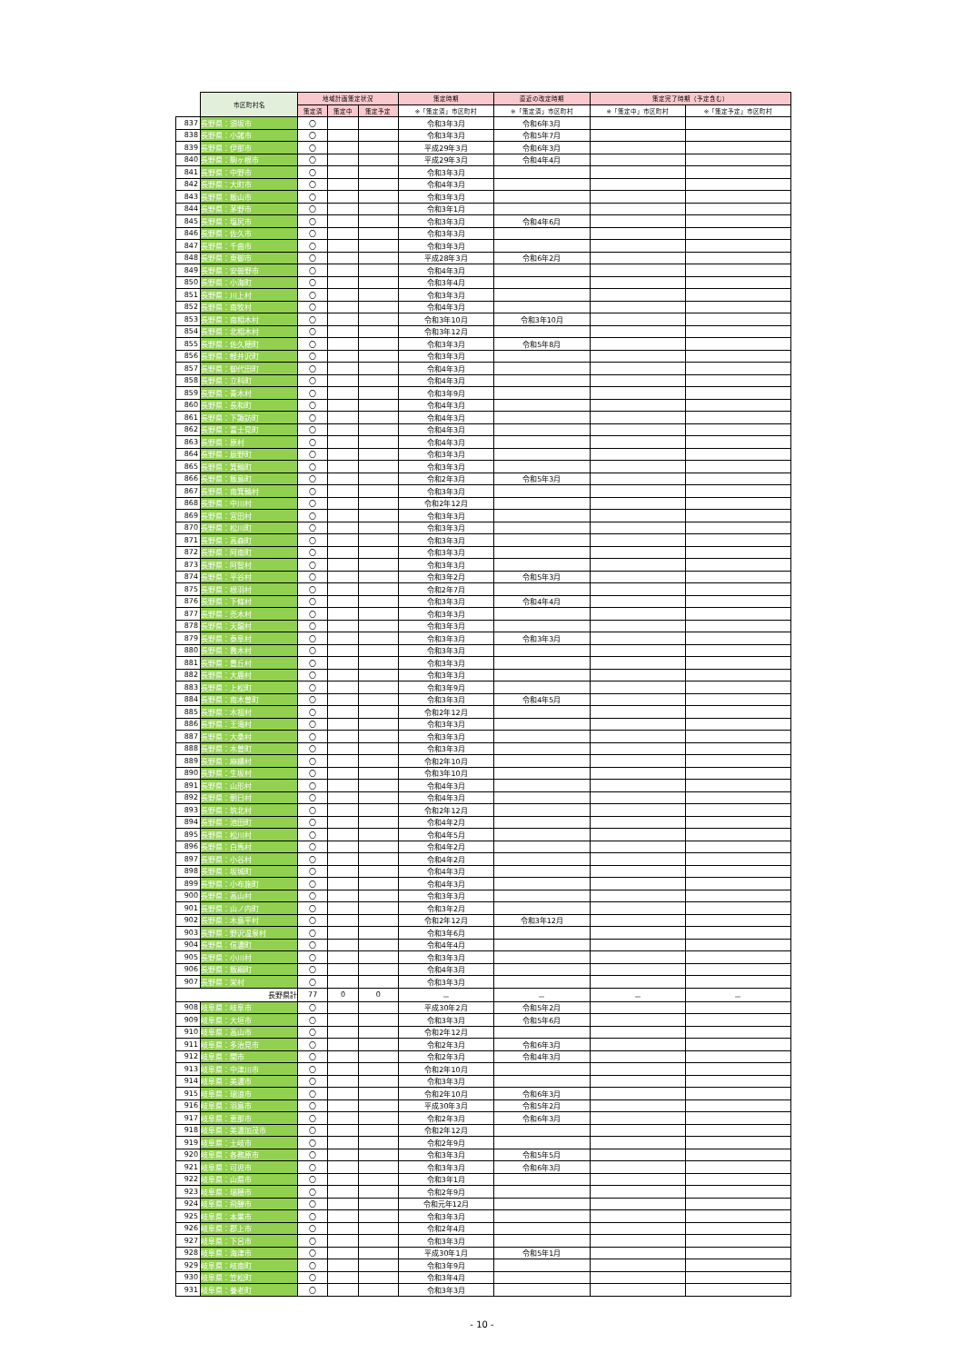| | 市区町村名 | 地域計画策定状況 | | | 策定時期 | 直近の改定時期 | 策定完了時期（予定含む） | |
| --- | --- | --- | --- | --- | --- | --- | --- | --- |
| | | 策定済 | 策定中 | 策定予定 | ※「策定済」市区町村 | ※「策定済」市区町村 | ※「策定中」市区町村 | ※「策定予定」市区町村 |
| 837 | 長野県：須坂市 | 〇 | | | 令和3年3月 | 令和6年3月 | | |
| 838 | 長野県：小諸市 | 〇 | | | 令和3年3月 | 令和5年7月 | | |
| 839 | 長野県：伊那市 | 〇 | | | 平成29年3月 | 令和6年3月 | | |
| 840 | 長野県：駒ヶ根市 | 〇 | | | 平成29年3月 | 令和4年4月 | | |
| 841 | 長野県：中野市 | 〇 | | | 令和3年3月 | | | |
| 842 | 長野県：大町市 | 〇 | | | 令和4年3月 | | | |
| 843 | 長野県：飯山市 | 〇 | | | 令和3年3月 | | | |
| 844 | 長野県：茅野市 | 〇 | | | 令和3年1月 | | | |
| 845 | 長野県：塩尻市 | 〇 | | | 令和3年3月 | 令和4年6月 | | |
| 846 | 長野県：佐久市 | 〇 | | | 令和3年3月 | | | |
| 847 | 長野県：千曲市 | 〇 | | | 令和3年3月 | | | |
| 848 | 長野県：東御市 | 〇 | | | 平成28年3月 | 令和6年2月 | | |
| 849 | 長野県：安曇野市 | 〇 | | | 令和4年3月 | | | |
| 850 | 長野県：小海町 | 〇 | | | 令和3年4月 | | | |
| 851 | 長野県：川上村 | 〇 | | | 令和3年3月 | | | |
| 852 | 長野県：南牧村 | 〇 | | | 令和4年3月 | | | |
| 853 | 長野県：南相木村 | 〇 | | | 令和3年10月 | 令和3年10月 | | |
| 854 | 長野県：北相木村 | 〇 | | | 令和3年12月 | | | |
| 855 | 長野県：佐久穂町 | 〇 | | | 令和3年3月 | 令和5年8月 | | |
| 856 | 長野県：軽井沢町 | 〇 | | | 令和3年3月 | | | |
| 857 | 長野県：御代田町 | 〇 | | | 令和4年3月 | | | |
| 858 | 長野県：立科町 | 〇 | | | 令和4年3月 | | | |
| 859 | 長野県：青木村 | 〇 | | | 令和3年9月 | | | |
| 860 | 長野県：長和町 | 〇 | | | 令和4年3月 | | | |
| 861 | 長野県：下諏訪町 | 〇 | | | 令和4年3月 | | | |
| 862 | 長野県：富士見町 | 〇 | | | 令和4年3月 | | | |
| 863 | 長野県：原村 | 〇 | | | 令和4年3月 | | | |
| 864 | 長野県：辰野町 | 〇 | | | 令和3年3月 | | | |
| 865 | 長野県：箕輪町 | 〇 | | | 令和3年3月 | | | |
| 866 | 長野県：飯島町 | 〇 | | | 令和2年3月 | 令和5年3月 | | |
| 867 | 長野県：南箕輪村 | 〇 | | | 令和3年3月 | | | |
| 868 | 長野県：中川村 | 〇 | | | 令和2年12月 | | | |
| 869 | 長野県：宮田村 | 〇 | | | 令和3年3月 | | | |
| 870 | 長野県：松川町 | 〇 | | | 令和3年3月 | | | |
| 871 | 長野県：高森町 | 〇 | | | 令和3年3月 | | | |
| 872 | 長野県：阿南町 | 〇 | | | 令和3年3月 | | | |
| 873 | 長野県：阿智村 | 〇 | | | 令和3年3月 | | | |
| 874 | 長野県：平谷村 | 〇 | | | 令和3年2月 | 令和5年3月 | | |
| 875 | 長野県：根羽村 | 〇 | | | 令和2年7月 | | | |
| 876 | 長野県：下條村 | 〇 | | | 令和3年3月 | 令和4年4月 | | |
| 877 | 長野県：売木村 | 〇 | | | 令和3年3月 | | | |
| 878 | 長野県：天龍村 | 〇 | | | 令和3年3月 | | | |
| 879 | 長野県：泰阜村 | 〇 | | | 令和3年3月 | 令和3年3月 | | |
| 880 | 長野県：喬木村 | 〇 | | | 令和3年3月 | | | |
| 881 | 長野県：豊丘村 | 〇 | | | 令和3年3月 | | | |
| 882 | 長野県：大鹿村 | 〇 | | | 令和3年3月 | | | |
| 883 | 長野県：上松町 | 〇 | | | 令和3年9月 | | | |
| 884 | 長野県：南木曽町 | 〇 | | | 令和3年3月 | 令和4年5月 | | |
| 885 | 長野県：木祖村 | 〇 | | | 令和2年12月 | | | |
| 886 | 長野県：王滝村 | 〇 | | | 令和3年3月 | | | |
| 887 | 長野県：大桑村 | 〇 | | | 令和3年3月 | | | |
| 888 | 長野県：木曽町 | 〇 | | | 令和3年3月 | | | |
| 889 | 長野県：麻績村 | 〇 | | | 令和2年10月 | | | |
| 890 | 長野県：生坂村 | 〇 | | | 令和3年10月 | | | |
| 891 | 長野県：山形村 | 〇 | | | 令和4年3月 | | | |
| 892 | 長野県：朝日村 | 〇 | | | 令和4年3月 | | | |
| 893 | 長野県：筑北村 | 〇 | | | 令和2年12月 | | | |
| 894 | 長野県：池田町 | 〇 | | | 令和4年2月 | | | |
| 895 | 長野県：松川村 | 〇 | | | 令和4年5月 | | | |
| 896 | 長野県：白馬村 | 〇 | | | 令和4年2月 | | | |
| 897 | 長野県：小谷村 | 〇 | | | 令和4年2月 | | | |
| 898 | 長野県：坂城町 | 〇 | | | 令和4年3月 | | | |
| 899 | 長野県：小布施町 | 〇 | | | 令和4年3月 | | | |
| 900 | 長野県：高山村 | 〇 | | | 令和3年3月 | | | |
| 901 | 長野県：山ノ内町 | 〇 | | | 令和3年2月 | | | |
| 902 | 長野県：木島平村 | 〇 | | | 令和2年12月 | 令和3年12月 | | |
| 903 | 長野県：野沢温泉村 | 〇 | | | 令和3年6月 | | | |
| 904 | 長野県：信濃町 | 〇 | | | 令和4年4月 | | | |
| 905 | 長野県：小川村 | 〇 | | | 令和3年3月 | | | |
| 906 | 長野県：飯綱町 | 〇 | | | 令和4年3月 | | | |
| 907 | 長野県：栄村 | 〇 | | | 令和3年3月 | | | |
| | 長野県計 | 77 | 0 | 0 | － | － | － | － |
| 908 | 岐阜県：岐阜市 | 〇 | | | 平成30年2月 | 令和5年2月 | | |
| 909 | 岐阜県：大垣市 | 〇 | | | 令和3年3月 | 令和5年6月 | | |
| 910 | 岐阜県：高山市 | 〇 | | | 令和2年12月 | | | |
| 911 | 岐阜県：多治見市 | 〇 | | | 令和2年3月 | 令和6年3月 | | |
| 912 | 岐阜県：関市 | 〇 | | | 令和2年3月 | 令和4年3月 | | |
| 913 | 岐阜県：中津川市 | 〇 | | | 令和2年10月 | | | |
| 914 | 岐阜県：美濃市 | 〇 | | | 令和3年3月 | | | |
| 915 | 岐阜県：瑞浪市 | 〇 | | | 令和2年10月 | 令和6年3月 | | |
| 916 | 岐阜県：羽島市 | 〇 | | | 平成30年3月 | 令和5年2月 | | |
| 917 | 岐阜県：恵那市 | 〇 | | | 令和2年3月 | 令和6年3月 | | |
| 918 | 岐阜県：美濃加茂市 | 〇 | | | 令和2年12月 | | | |
| 919 | 岐阜県：土岐市 | 〇 | | | 令和2年9月 | | | |
| 920 | 岐阜県：各務原市 | 〇 | | | 令和3年3月 | 令和5年5月 | | |
| 921 | 岐阜県：可児市 | 〇 | | | 令和3年3月 | 令和6年3月 | | |
| 922 | 岐阜県：山県市 | 〇 | | | 令和3年1月 | | | |
| 923 | 岐阜県：瑞穂市 | 〇 | | | 令和2年9月 | | | |
| 924 | 岐阜県：飛騨市 | 〇 | | | 令和元年12月 | | | |
| 925 | 岐阜県：本巣市 | 〇 | | | 令和3年3月 | | | |
| 926 | 岐阜県：郡上市 | 〇 | | | 令和2年4月 | | | |
| 927 | 岐阜県：下呂市 | 〇 | | | 令和3年3月 | | | |
| 928 | 岐阜県：海津市 | 〇 | | | 平成30年1月 | 令和5年1月 | | |
| 929 | 岐阜県：岐南町 | 〇 | | | 令和3年9月 | | | |
| 930 | 岐阜県：笠松町 | 〇 | | | 令和3年4月 | | | |
| 931 | 岐阜県：養老町 | 〇 | | | 令和3年3月 | | | |
- 10 -